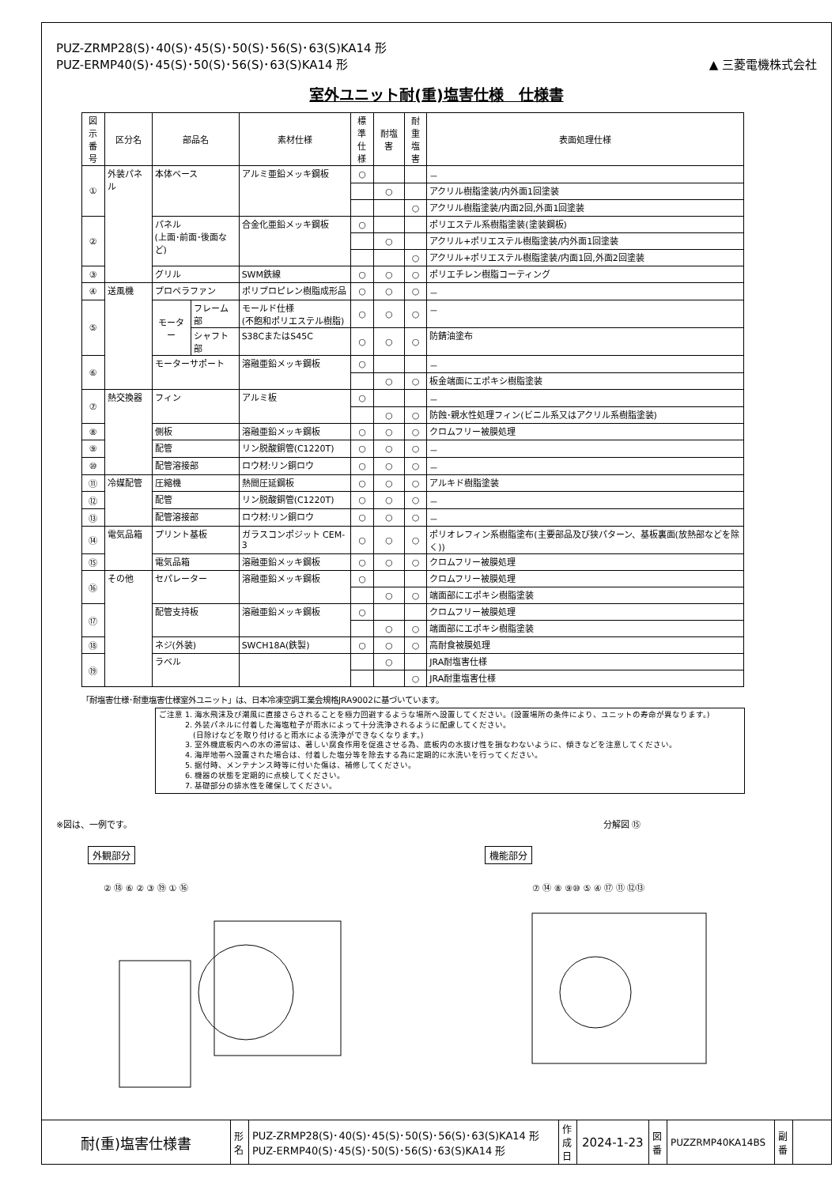PUZ-ZRMP28(S)･40(S)･45(S)･50(S)･56(S)･63(S)KA14 形
PUZ-ERMP40(S)･45(S)･50(S)･56(S)･63(S)KA14 形
▲ 三菱電機株式会社
室外ユニット耐(重)塩害仕様　仕様書
| 図示 番号 | 区分名 | 部品名 | | 素材仕様 | 標準 仕様 | 耐塩害 | 耐重 塩害 | 表面処理仕様 |
| --- | --- | --- | --- | --- | --- | --- | --- | --- |
| ① | 外装パネル | 本体ベース | | アルミ亜鉛メッキ鋼板 | ○ | | | － |
| | | | | | | ○ | | アクリル樹脂塗装/内外面1回塗装 |
| | | | | | | | ○ | アクリル樹脂塗装/内面2回,外面1回塗装 |
| ② | | パネル (上面･前面･後面など) | | 合金化亜鉛メッキ鋼板 | ○ | | | ポリエステル系樹脂塗装(塗装鋼板) |
| | | | | | | ○ | | アクリル+ポリエステル樹脂塗装/内外面1回塗装 |
| | | | | | | | ○ | アクリル+ポリエステル樹脂塗装/内面1回,外面2回塗装 |
| ③ | | グリル | | SWM鉄線 | ○ | ○ | ○ | ポリエチレン樹脂コーティング |
| ④ | 送風機 | プロペラファン | | ポリプロピレン樹脂成形品 | ○ | ○ | ○ | － |
| ⑤ | | モーター | フレーム部 | モールド仕様 (不飽和ポリエステル樹脂) | ○ | ○ | ○ | － |
| | | | シャフト部 | S38CまたはS45C | ○ | ○ | ○ | 防錆油塗布 |
| ⑥ | | モーターサポート | | 溶融亜鉛メッキ鋼板 | ○ | | | － |
| | | | | | | ○ | ○ | 板金端面にエポキシ樹脂塗装 |
| ⑦ | 熱交換器 | フィン | | アルミ板 | ○ | | | － |
| | | | | | | ○ | ○ | 防蝕･親水性処理フィン(ビニル系又はアクリル系樹脂塗装) |
| ⑧ | | 側板 | | 溶融亜鉛メッキ鋼板 | ○ | ○ | ○ | クロムフリー被膜処理 |
| ⑨ | | 配管 | | リン脱酸銅管(C1220T) | ○ | ○ | ○ | － |
| ⑩ | | 配管溶接部 | | ロウ材:リン銅ロウ | ○ | ○ | ○ | － |
| ⑪ | 冷媒配管 | 圧縮機 | | 熱間圧延鋼板 | ○ | ○ | ○ | アルキド樹脂塗装 |
| ⑫ | | 配管 | | リン脱酸銅管(C1220T) | ○ | ○ | ○ | － |
| ⑬ | | 配管溶接部 | | ロウ材:リン銅ロウ | ○ | ○ | ○ | － |
| ⑭ | 電気品箱 | プリント基板 | | ガラスコンポジット CEM-3 | ○ | ○ | ○ | ポリオレフィン系樹脂塗布(主要部品及び狭パターン、基板裏面(放熱部などを除く)) |
| ⑮ | | 電気品箱 | | 溶融亜鉛メッキ鋼板 | ○ | ○ | ○ | クロムフリー被膜処理 |
| ⑯ | その他 | セパレーター | | 溶融亜鉛メッキ鋼板 | ○ | | | クロムフリー被膜処理 |
| | | | | | | ○ | ○ | 端面部にエポキシ樹脂塗装 |
| ⑰ | | 配管支持板 | | 溶融亜鉛メッキ鋼板 | ○ | | | クロムフリー被膜処理 |
| | | | | | | ○ | ○ | 端面部にエポキシ樹脂塗装 |
| ⑱ | | ネジ(外装) | | SWCH18A(鉄製) | ○ | ○ | ○ | 高耐食被膜処理 |
| ⑲ | | ラベル | | | | ○ | | JRA耐塩害仕様 |
| | | | | | | | ○ | JRA耐重塩害仕様 |
「耐塩害仕様･耐重塩害仕様室外ユニット」は、日本冷凍空調工業会規格JRA9002に基づいています。
ご注意 1. 海水飛沫及び潮風に直接さらされることを極力回避するような場所へ設置してください。(設置場所の条件により、ユニットの寿命が異なります。)
　　　 2. 外装パネルに付着した海塩粒子が雨水によって十分洗浄されるように配慮してください。
　　　　 (日除けなどを取り付けると雨水による洗浄ができなくなります。)
　　　 3. 室外機底板内への水の滞留は、著しい腐食作用を促進させる為、底板内の水抜け性を損なわないように、傾きなどを注意してください。
　　　 4. 海岸地帯へ設置された場合は、付着した塩分等を除去する為に定期的に水洗いを行ってください。
　　　 5. 据付時、メンテナンス時等に付いた傷は、補修してください。
　　　 6. 機器の状態を定期的に点検してください。
　　　 7. 基礎部分の排水性を確保してください。
※図は、一例です。
外観部分
② ⑱ ⑥ ② ③ ⑲ ① ⑯
分解図 ⑮
機能部分
⑦ ⑭ ⑧ ⑨⑩ ⑤ ④ ⑰ ⑪ ⑫⑬
| 耐(重)塩害仕様書 | 形 名 | PUZ-ZRMP28(S)･40(S)･45(S)･50(S)･56(S)･63(S)KA14 形 PUZ-ERMP40(S)･45(S)･50(S)･56(S)･63(S)KA14 形 | 作 成 日 | 2024-1-23 | 図 番 | PUZZRMP40KA14BS | 副 番 | |